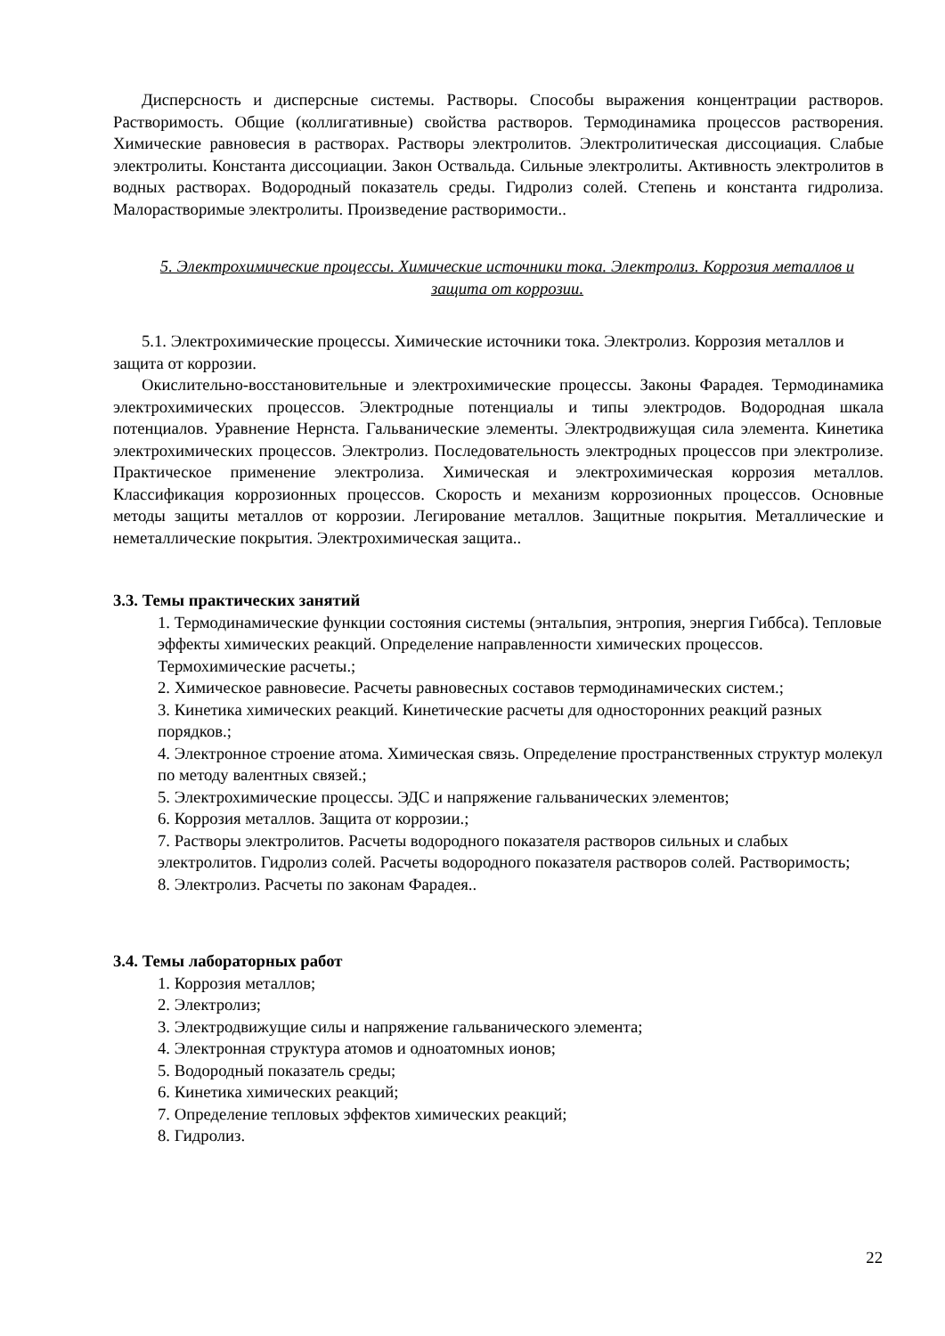Дисперсность и дисперсные системы. Растворы. Способы выражения концентрации растворов. Растворимость. Общие (коллигативные) свойства растворов. Термодинамика процессов растворения. Химические равновесия в растворах. Растворы электролитов. Электролитическая диссоциация. Слабые электролиты. Константа диссоциации. Закон Оствальда. Сильные электролиты. Активность электролитов в водных растворах. Водородный показатель среды. Гидролиз солей. Степень и константа гидролиза. Малорастворимые электролиты. Произведение растворимости..
5. Электрохимические процессы. Химические источники тока. Электролиз. Коррозия металлов и защита от коррозии.
5.1. Электрохимические процессы. Химические источники тока. Электролиз. Коррозия металлов и защита от коррозии.
Окислительно-восстановительные и электрохимические процессы. Законы Фарадея. Термодинамика электрохимических процессов. Электродные потенциалы и типы электродов. Водородная шкала потенциалов. Уравнение Нернста. Гальванические элементы. Электродвижущая сила элемента. Кинетика электрохимических процессов. Электролиз. Последовательность электродных процессов при электролизе. Практическое применение электролиза. Химическая и электрохимическая коррозия металлов. Классификация коррозионных процессов. Скорость и механизм коррозионных процессов. Основные методы защиты металлов от коррозии. Легирование металлов. Защитные покрытия. Металлические и неметаллические покрытия. Электрохимическая защита..
3.3. Темы практических занятий
1. Термодинамические функции состояния системы (энтальпия, энтропия, энергия Гиббса). Тепловые эффекты химических реакций. Определение направленности химических процессов. Термохимические расчеты.;
2. Химическое равновесие. Расчеты равновесных составов термодинамических систем.;
3. Кинетика химических реакций. Кинетические расчеты для односторонних реакций разных порядков.;
4. Электронное строение атома. Химическая связь. Определение пространственных структур молекул по методу валентных связей.;
5. Электрохимические процессы. ЭДС и напряжение гальванических элементов;
6. Коррозия металлов. Защита от коррозии.;
7. Растворы электролитов. Расчеты водородного показателя растворов сильных и слабых электролитов. Гидролиз солей. Расчеты водородного показателя растворов солей. Растворимость;
8. Электролиз. Расчеты по законам Фарадея..
3.4. Темы лабораторных работ
1. Коррозия металлов;
2. Электролиз;
3. Электродвижущие силы и напряжение гальванического элемента;
4. Электронная структура атомов и одноатомных ионов;
5. Водородный показатель среды;
6. Кинетика химических реакций;
7. Определение тепловых эффектов химических реакций;
8. Гидролиз.
22